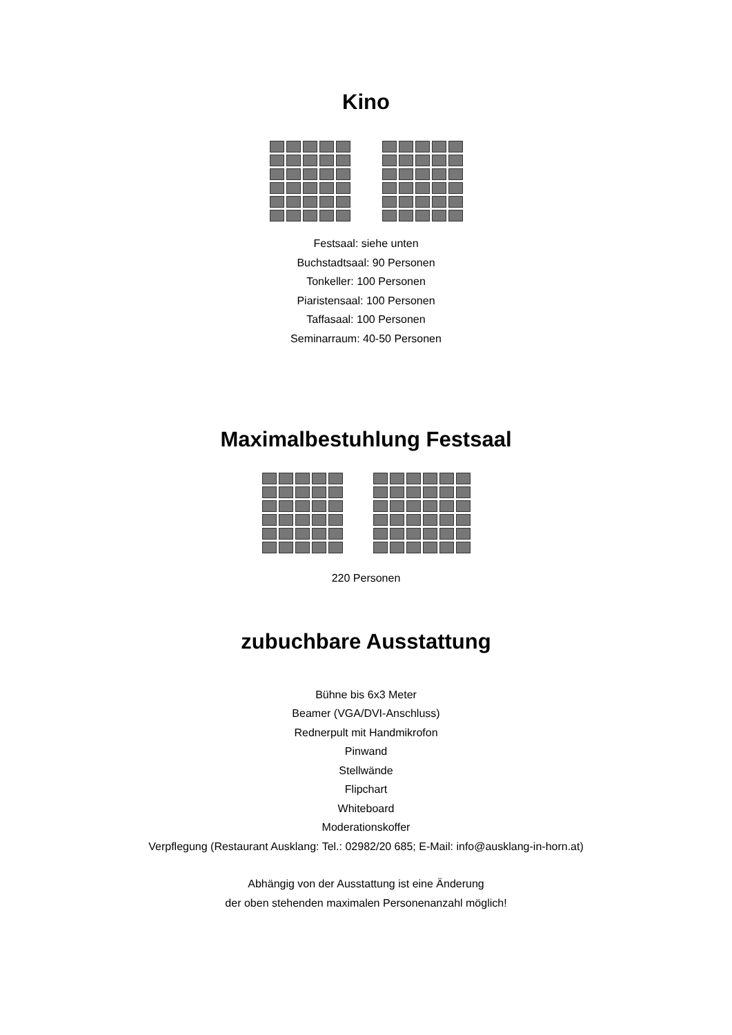Kino
Festsaal: siehe unten
Buchstadtsaal: 90 Personen
Tonkeller: 100 Personen
Piaristensaal: 100 Personen
Taffasaal: 100 Personen
Seminarraum: 40-50 Personen
Maximalbestuhlung Festsaal
220 Personen
zubuchbare Ausstattung
Bühne bis 6x3 Meter
Beamer (VGA/DVI-Anschluss)
Rednerpult mit Handmikrofon
Pinwand
Stellwände
Flipchart
Whiteboard
Moderationskoffer
Verpflegung (Restaurant Ausklang: Tel.: 02982/20 685; E-Mail: info@ausklang-in-horn.at)
Abhängig von der Ausstattung ist eine Änderung
der oben stehenden maximalen Personenanzahl möglich!